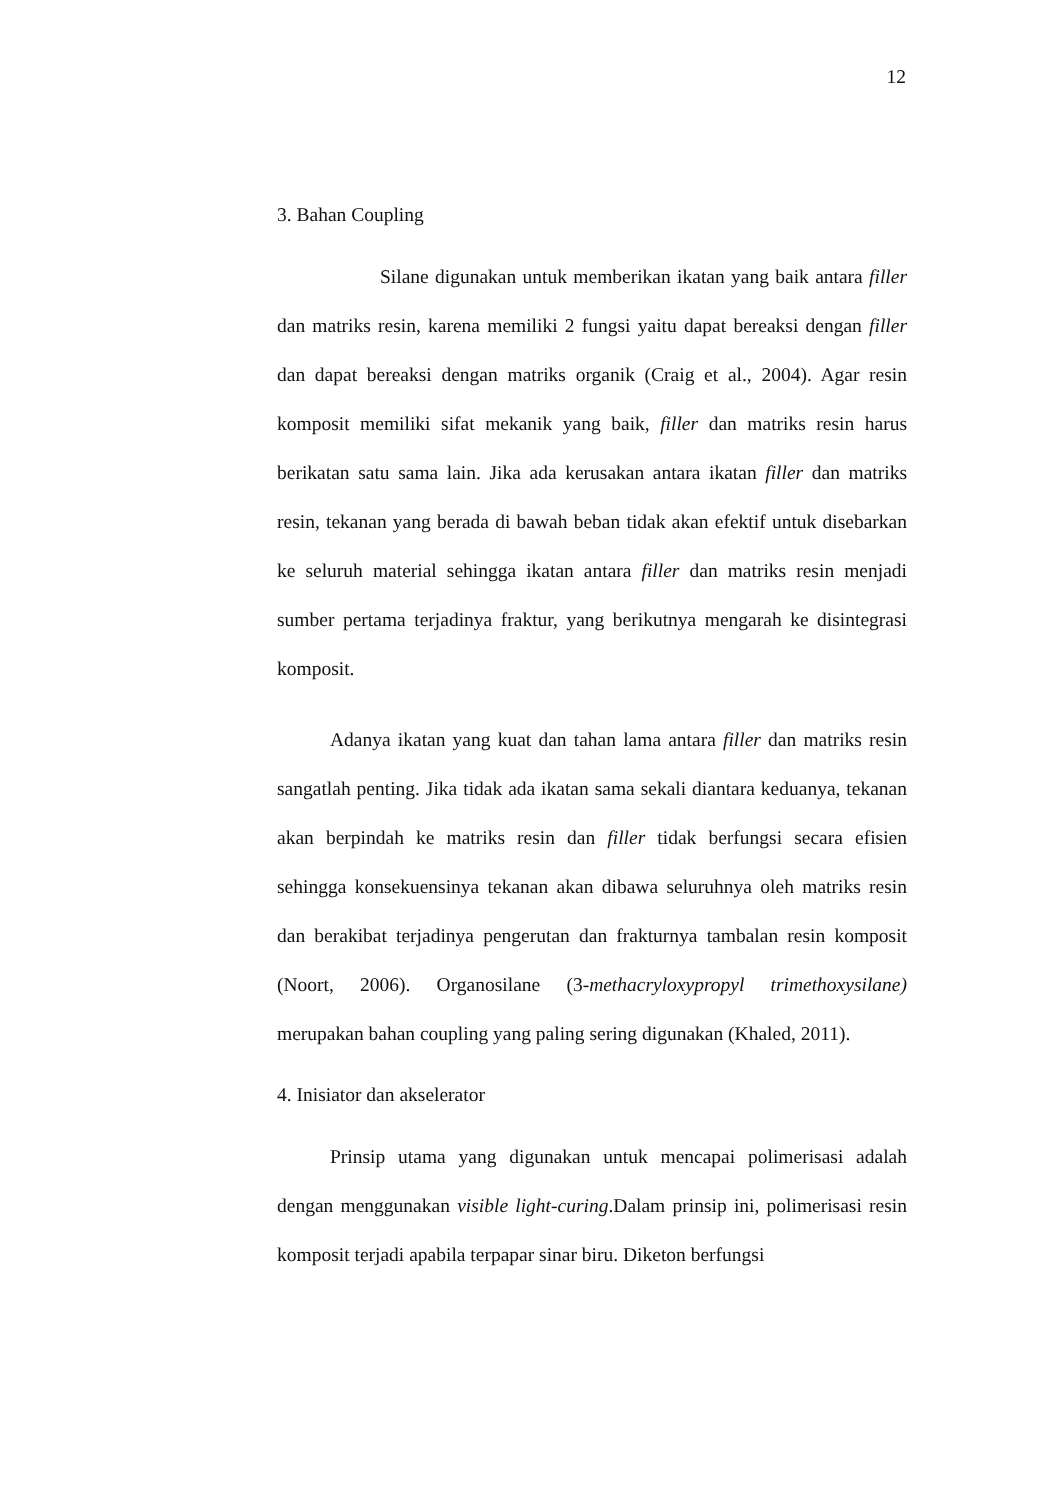12
3. Bahan Coupling
Silane digunakan untuk memberikan ikatan yang baik antara filler dan matriks resin, karena memiliki 2 fungsi yaitu dapat bereaksi dengan filler dan dapat bereaksi dengan matriks organik (Craig et al., 2004). Agar resin komposit memiliki sifat mekanik yang baik, filler dan matriks resin harus berikatan satu sama lain. Jika ada kerusakan antara ikatan filler dan matriks resin, tekanan yang berada di bawah beban tidak akan efektif untuk disebarkan ke seluruh material sehingga ikatan antara filler dan matriks resin menjadi sumber pertama terjadinya fraktur, yang berikutnya mengarah ke disintegrasi komposit.
Adanya ikatan yang kuat dan tahan lama antara filler dan matriks resin sangatlah penting. Jika tidak ada ikatan sama sekali diantara keduanya, tekanan akan berpindah ke matriks resin dan filler tidak berfungsi secara efisien sehingga konsekuensinya tekanan akan dibawa seluruhnya oleh matriks resin dan berakibat terjadinya pengerutan dan frakturnya tambalan resin komposit (Noort, 2006). Organosilane (3-methacryloxypropyl trimethoxysilane) merupakan bahan coupling yang paling sering digunakan (Khaled, 2011).
4. Inisiator dan akselerator
Prinsip utama yang digunakan untuk mencapai polimerisasi adalah dengan menggunakan visible light-curing.Dalam prinsip ini, polimerisasi resin komposit terjadi apabila terpapar sinar biru. Diketon berfungsi